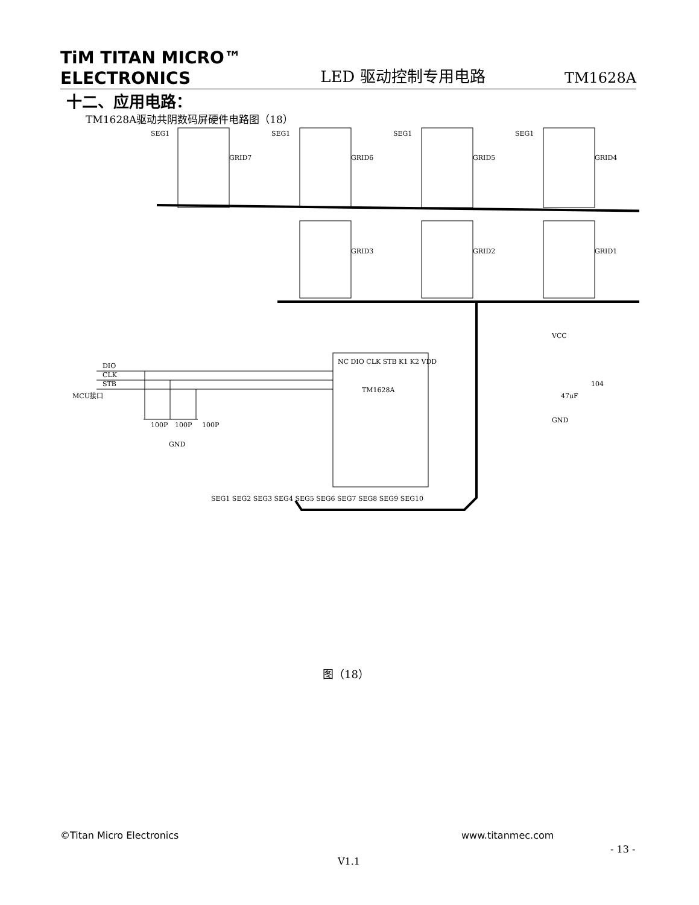TiM TITAN MICRO™
ELECTRONICS
LED 驱动控制专用电路
TM1628A
十二、应用电路：
TM1628A驱动共阴数码屏硬件电路图（18）
SEG1
GRID7
SEG1
GRID6
SEG1
GRID5
SEG1
GRID4
GRID3
GRID2
GRID1
NC DIO CLK STB K1 K2 VDD
TM1628A
DIO
CLK
STB
MCU接口
100P
100P
100P
GND
VCC
47uF
104
GND
SEG1 SEG2 SEG3 SEG4 SEG5 SEG6 SEG7 SEG8 SEG9 SEG10
图（18）
©Titan Micro Electronics www.titanmec.com
- 13 -
V1.1